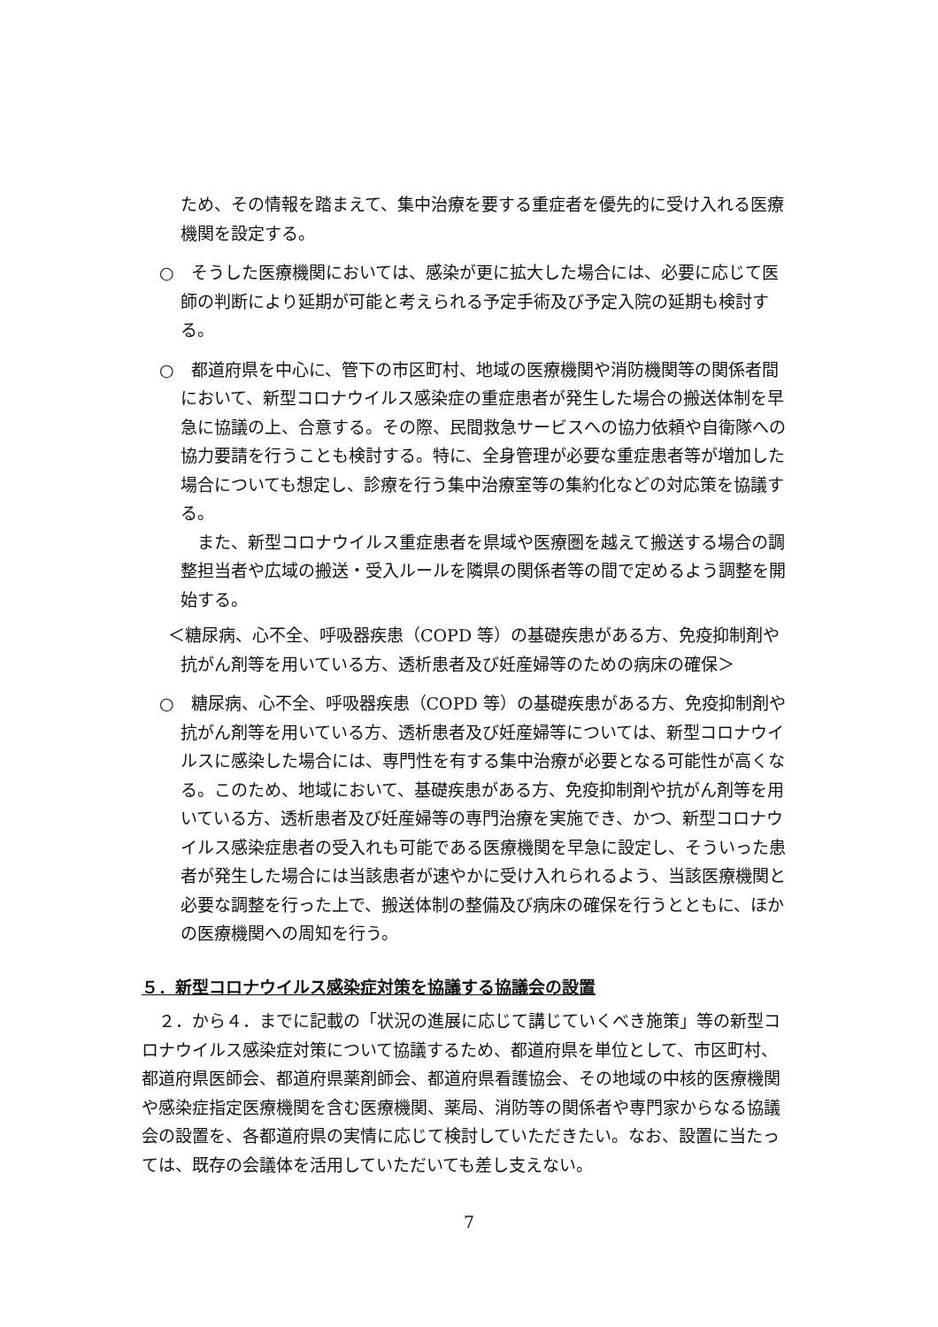ため、その情報を踏まえて、集中治療を要する重症者を優先的に受け入れる医療機関を設定する。
○　そうした医療機関においては、感染が更に拡大した場合には、必要に応じて医師の判断により延期が可能と考えられる予定手術及び予定入院の延期も検討する。
○　都道府県を中心に、管下の市区町村、地域の医療機関や消防機関等の関係者間において、新型コロナウイルス感染症の重症患者が発生した場合の搬送体制を早急に協議の上、合意する。その際、民間救急サービスへの協力依頼や自衛隊への協力要請を行うことも検討する。特に、全身管理が必要な重症患者等が増加した場合についても想定し、診療を行う集中治療室等の集約化などの対応策を協議する。
また、新型コロナウイルス重症患者を県域や医療圏を越えて搬送する場合の調整担当者や広域の搬送・受入ルールを隣県の関係者等の間で定めるよう調整を開始する。
＜糖尿病、心不全、呼吸器疾患（COPD 等）の基礎疾患がある方、免疫抑制剤や抗がん剤等を用いている方、透析患者及び妊産婦等のための病床の確保＞
○　糖尿病、心不全、呼吸器疾患（COPD 等）の基礎疾患がある方、免疫抑制剤や抗がん剤等を用いている方、透析患者及び妊産婦等については、新型コロナウイルスに感染した場合には、専門性を有する集中治療が必要となる可能性が高くなる。このため、地域において、基礎疾患がある方、免疫抑制剤や抗がん剤等を用いている方、透析患者及び妊産婦等の専門治療を実施でき、かつ、新型コロナウイルス感染症患者の受入れも可能である医療機関を早急に設定し、そういった患者が発生した場合には当該患者が速やかに受け入れられるよう、当該医療機関と必要な調整を行った上で、搬送体制の整備及び病床の確保を行うとともに、ほかの医療機関への周知を行う。
５．新型コロナウイルス感染症対策を協議する協議会の設置
２．から４．までに記載の「状況の進展に応じて講じていくべき施策」等の新型コロナウイルス感染症対策について協議するため、都道府県を単位として、市区町村、都道府県医師会、都道府県薬剤師会、都道府県看護協会、その地域の中核的医療機関や感染症指定医療機関を含む医療機関、薬局、消防等の関係者や専門家からなる協議会の設置を、各都道府県の実情に応じて検討していただきたい。なお、設置に当たっては、既存の会議体を活用していただいても差し支えない。
7